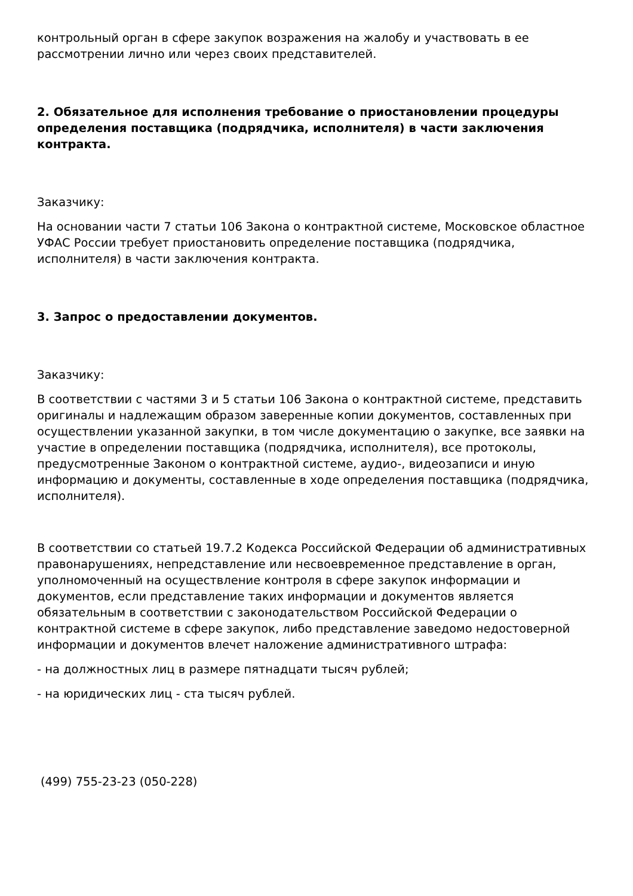контрольный орган в сфере закупок возражения на жалобу и участвовать в ее рассмотрении лично или через своих представителей.
2. Обязательное для исполнения требование о приостановлении процедуры определения поставщика (подрядчика, исполнителя) в части заключения контракта.
Заказчику:
На основании части 7 статьи 106 Закона о контрактной системе, Московское областное УФАС России требует приостановить определение поставщика (подрядчика, исполнителя) в части заключения контракта.
3. Запрос о предоставлении документов.
Заказчику:
В соответствии с частями 3 и 5 статьи 106 Закона о контрактной системе, представить оригиналы и надлежащим образом заверенные копии документов, составленных при осуществлении указанной закупки, в том числе документацию о закупке, все заявки на участие в определении поставщика (подрядчика, исполнителя), все протоколы, предусмотренные Законом о контрактной системе, аудио-, видеозаписи и иную информацию и документы, составленные в ходе определения поставщика (подрядчика, исполнителя).
В соответствии со статьей 19.7.2 Кодекса Российской Федерации об административных правонарушениях, непредставление или несвоевременное представление в орган, уполномоченный на осуществление контроля в сфере закупок информации и документов, если представление таких информации и документов является обязательным в соответствии с законодательством Российской Федерации о контрактной системе в сфере закупок, либо представление заведомо недостоверной информации и документов влечет наложение административного штрафа:
- на должностных лиц в размере пятнадцати тысяч рублей;
- на юридических лиц - ста тысяч рублей.
(499) 755-23-23 (050-228)